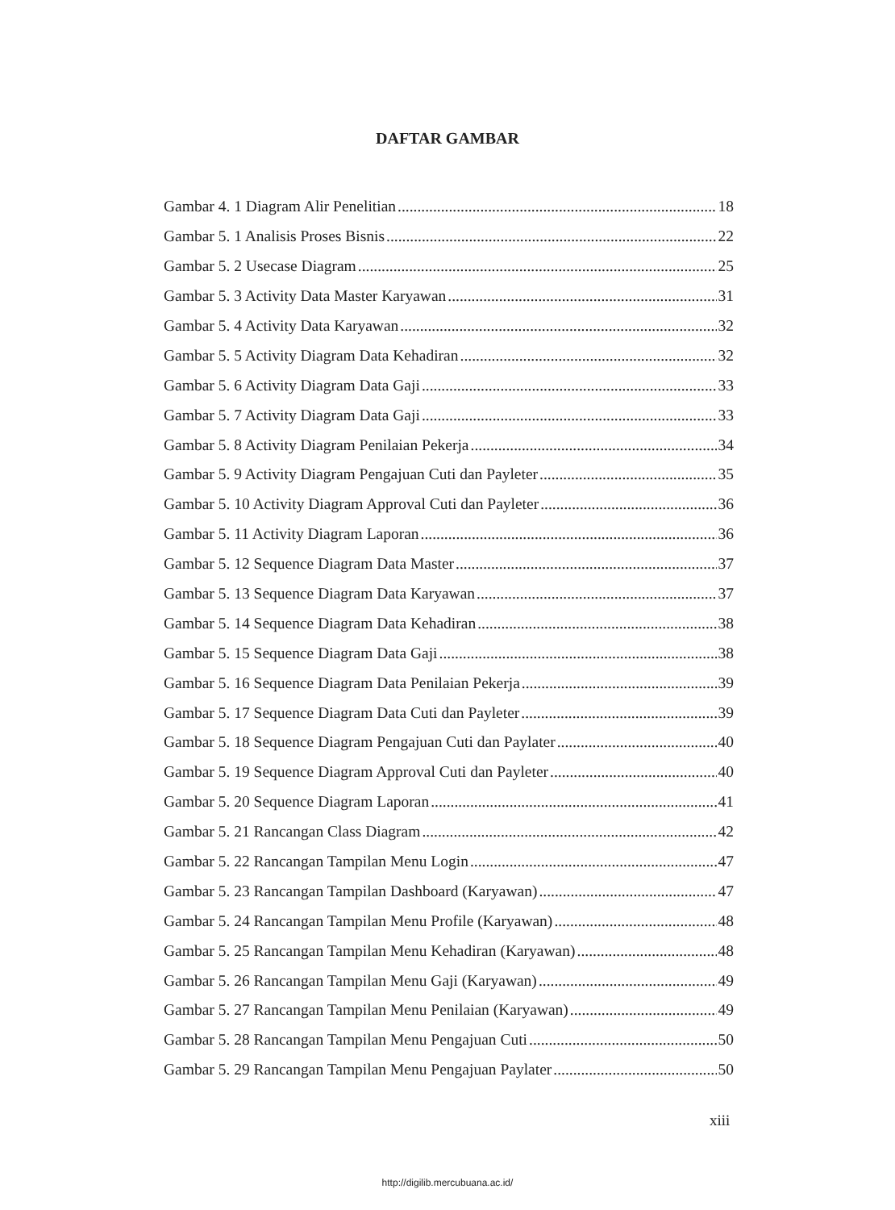DAFTAR GAMBAR
Gambar 4. 1 Diagram Alir Penelitian 18
Gambar 5. 1 Analisis Proses Bisnis 22
Gambar 5. 2 Usecase Diagram 25
Gambar 5. 3 Activity Data Master Karyawan 31
Gambar 5. 4 Activity Data Karyawan 32
Gambar 5. 5 Activity Diagram Data Kehadiran 32
Gambar 5. 6 Activity Diagram Data Gaji 33
Gambar 5. 7 Activity Diagram Data Gaji 33
Gambar 5. 8 Activity Diagram Penilaian Pekerja 34
Gambar 5. 9 Activity Diagram Pengajuan Cuti dan Payleter 35
Gambar 5. 10 Activity Diagram Approval Cuti dan Payleter 36
Gambar 5. 11 Activity Diagram Laporan 36
Gambar 5. 12 Sequence Diagram Data Master 37
Gambar 5. 13 Sequence Diagram Data Karyawan 37
Gambar 5. 14 Sequence Diagram Data Kehadiran 38
Gambar 5. 15 Sequence Diagram Data Gaji 38
Gambar 5. 16 Sequence Diagram Data Penilaian Pekerja 39
Gambar 5. 17 Sequence Diagram Data Cuti dan Payleter 39
Gambar 5. 18 Sequence Diagram Pengajuan Cuti dan Paylater 40
Gambar 5. 19 Sequence Diagram Approval Cuti dan Payleter 40
Gambar 5. 20 Sequence Diagram Laporan 41
Gambar 5. 21 Rancangan Class Diagram 42
Gambar 5. 22 Rancangan Tampilan Menu Login 47
Gambar 5. 23 Rancangan Tampilan Dashboard (Karyawan) 47
Gambar 5. 24 Rancangan Tampilan Menu Profile (Karyawan) 48
Gambar 5. 25 Rancangan Tampilan Menu Kehadiran (Karyawan) 48
Gambar 5. 26 Rancangan Tampilan Menu Gaji (Karyawan) 49
Gambar 5. 27 Rancangan Tampilan Menu Penilaian (Karyawan) 49
Gambar 5. 28 Rancangan Tampilan Menu Pengajuan Cuti 50
Gambar 5. 29 Rancangan Tampilan Menu Pengajuan Paylater 50
xiii
http://digilib.mercubuana.ac.id/